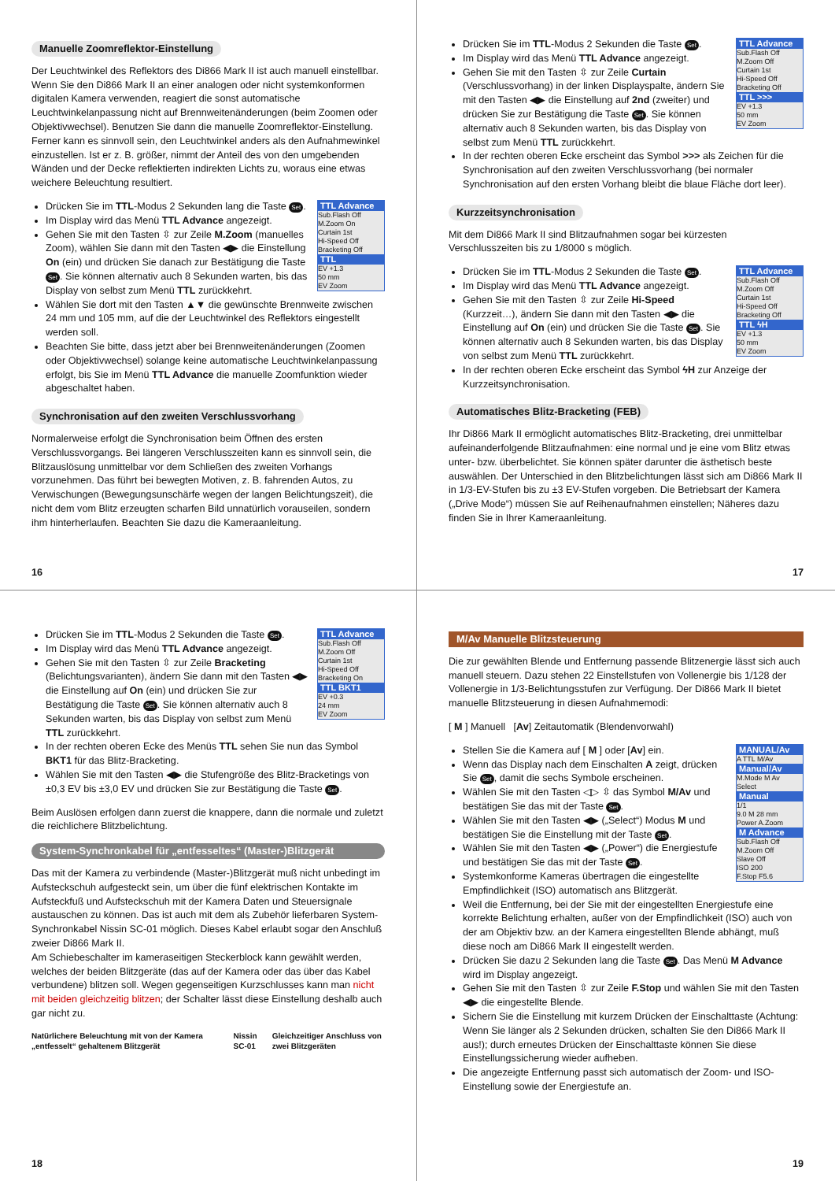Manuelle Zoomreflektor-Einstellung
Der Leuchtwinkel des Reflektors des Di866 Mark II ist auch manuell einstellbar. Wenn Sie den Di866 Mark II an einer analogen oder nicht systemkonformen digitalen Kamera verwenden, reagiert die sonst automatische Leuchtwinkelanpassung nicht auf Brennweitenänderungen (beim Zoomen oder Objektivwechsel). Benutzen Sie dann die manuelle Zoomreflektor-Einstellung. Ferner kann es sinnvoll sein, den Leuchtwinkel anders als den Aufnahmewinkel einzustellen. Ist er z. B. größer, nimmt der Anteil des von den umgebenden Wänden und der Decke reflektierten indirekten Lichts zu, woraus eine etwas weichere Beleuchtung resultiert.
TTL Advance
Sub.Flash Off
M.Zoom On
Curtain 1st
Hi-Speed Off
Bracketing Off
TTL
EV +1.3
50 mm
EV Zoom
Drücken Sie im TTL-Modus 2 Sekunden lang die Taste Set.
Im Display wird das Menü TTL Advance angezeigt.
Gehen Sie mit den Tasten ⇳ zur Zeile M.Zoom (manuelles Zoom), wählen Sie dann mit den Tasten ◀▶ die Einstellung On (ein) und drücken Sie danach zur Bestätigung die Taste Set. Sie können alternativ auch 8 Sekunden warten, bis das Display von selbst zum Menü TTL zurückkehrt.
Wählen Sie dort mit den Tasten ▲▼ die gewünschte Brennweite zwischen 24 mm und 105 mm, auf die der Leuchtwinkel des Reflektors eingestellt werden soll.
Beachten Sie bitte, dass jetzt aber bei Brennweitenänderungen (Zoomen oder Objektivwechsel) solange keine automatische Leuchtwinkelanpassung erfolgt, bis Sie im Menü TTL Advance die manuelle Zoomfunktion wieder abgeschaltet haben.
Synchronisation auf den zweiten Verschlussvorhang
Normalerweise erfolgt die Synchronisation beim Öffnen des ersten Verschlussvorgangs. Bei längeren Verschlusszeiten kann es sinnvoll sein, die Blitzauslösung unmittelbar vor dem Schließen des zweiten Vorhangs vorzunehmen. Das führt bei bewegten Motiven, z. B. fahrenden Autos, zu Verwischungen (Bewegungsunschärfe wegen der langen Belichtungszeit), die nicht dem vom Blitz erzeugten scharfen Bild unnatürlich vorauseilen, sondern ihm hinterherlaufen. Beachten Sie dazu die Kameraanleitung.
16
TTL Advance
Sub.Flash Off
M.Zoom Off
Curtain 1st
Hi-Speed Off
Bracketing Off
TTL >>>
EV +1.3
50 mm
EV Zoom
Drücken Sie im TTL-Modus 2 Sekunden die Taste Set.
Im Display wird das Menü TTL Advance angezeigt.
Gehen Sie mit den Tasten ⇳ zur Zeile Curtain (Verschlussvorhang) in der linken Displayspalte, ändern Sie mit den Tasten ◀▶ die Einstellung auf 2nd (zweiter) und drücken Sie zur Bestätigung die Taste Set. Sie können alternativ auch 8 Sekunden warten, bis das Display von selbst zum Menü TTL zurückkehrt.
In der rechten oberen Ecke erscheint das Symbol >>> als Zeichen für die Synchronisation auf den zweiten Verschlussvorhang (bei normaler Synchronisation auf den ersten Vorhang bleibt die blaue Fläche dort leer).
Kurzzeitsynchronisation
Mit dem Di866 Mark II sind Blitzaufnahmen sogar bei kürzesten Verschlusszeiten bis zu 1/8000 s möglich.
TTL Advance
Sub.Flash Off
M.Zoom Off
Curtain 1st
Hi-Speed Off
Bracketing Off
TTL ϟH
EV +1.3
50 mm
EV Zoom
Drücken Sie im TTL-Modus 2 Sekunden die Taste Set.
Im Display wird das Menü TTL Advance angezeigt.
Gehen Sie mit den Tasten ⇳ zur Zeile Hi-Speed (Kurzzeit…), ändern Sie dann mit den Tasten ◀▶ die Einstellung auf On (ein) und drücken Sie die Taste Set. Sie können alternativ auch 8 Sekunden warten, bis das Display von selbst zum Menü TTL zurückkehrt.
In der rechten oberen Ecke erscheint das Symbol ϟH zur Anzeige der Kurzzeitsynchronisation.
Automatisches Blitz-Bracketing (FEB)
Ihr Di866 Mark II ermöglicht automatisches Blitz-Bracketing, drei unmittelbar aufeinanderfolgende Blitzaufnahmen: eine normal und je eine vom Blitz etwas unter- bzw. überbelichtet. Sie können später darunter die ästhetisch beste auswählen. Der Unterschied in den Blitzbelichtungen lässt sich am Di866 Mark II in 1/3-EV-Stufen bis zu ±3 EV-Stufen vorgeben. Die Betriebsart der Kamera („Drive Mode“) müssen Sie auf Reihenaufnahmen einstellen; Näheres dazu finden Sie in Ihrer Kameraanleitung.
17
TTL Advance
Sub.Flash Off
M.Zoom Off
Curtain 1st
Hi-Speed Off
Bracketing On
TTL BKT1
EV +0.3
24 mm
EV Zoom
Drücken Sie im TTL-Modus 2 Sekunden die Taste Set.
Im Display wird das Menü TTL Advance angezeigt.
Gehen Sie mit den Tasten ⇳ zur Zeile Bracketing (Belichtungsvarianten), ändern Sie dann mit den Tasten ◀▶ die Einstellung auf On (ein) und drücken Sie zur Bestätigung die Taste Set. Sie können alternativ auch 8 Sekunden warten, bis das Display von selbst zum Menü TTL zurückkehrt.
In der rechten oberen Ecke des Menüs TTL sehen Sie nun das Symbol BKT1 für das Blitz-Bracketing.
Wählen Sie mit den Tasten ◀▶ die Stufengröße des Blitz-Bracketings von ±0,3 EV bis ±3,0 EV und drücken Sie zur Bestätigung die Taste Set.
Beim Auslösen erfolgen dann zuerst die knappere, dann die normale und zuletzt die reichlichere Blitzbelichtung.
System-Synchronkabel für „entfesseltes“ (Master-)Blitzgerät
Das mit der Kamera zu verbindende (Master-)Blitzgerät muß nicht unbedingt im Aufsteckschuh aufgesteckt sein, um über die fünf elektrischen Kontakte im Aufsteckfuß und Aufsteckschuh mit der Kamera Daten und Steuersignale austauschen zu können. Das ist auch mit dem als Zubehör lieferbaren System-Synchronkabel Nissin SC-01 möglich. Dieses Kabel erlaubt sogar den Anschluß zweier Di866 Mark II.
Am Schiebeschalter im kameraseitigen Steckerblock kann gewählt werden, welches der beiden Blitzgeräte (das auf der Kamera oder das über das Kabel verbundene) blitzen soll. Wegen gegenseitigen Kurzschlusses kann man nicht mit beiden gleichzeitig blitzen; der Schalter lässt diese Einstellung deshalb auch gar nicht zu.
Natürlichere Beleuchtung mit von der Kamera „entfesselt“ gehaltenem Blitzgerät
Nissin SC-01 Gleichzeitiger Anschluss von zwei Blitzgeräten
18
M/Av Manuelle Blitzsteuerung
Die zur gewählten Blende und Entfernung passende Blitzenergie lässt sich auch manuell steuern. Dazu stehen 22 Einstellstufen von Vollenergie bis 1/128 der Vollenergie in 1/3-Belichtungsstufen zur Verfügung. Der Di866 Mark II bietet manuelle Blitzsteuerung in diesen Aufnahmemodi:
[ M ] Manuell [Av] Zeitautomatik (Blendenvorwahl)
MANUAL/Av
A TTL M/Av
Manual/Av
M.Mode M Av
Select
Manual
1/1
9.0 M 28 mm
Power A.Zoom
M Advance
Sub.Flash Off
M.Zoom Off
Slave Off
ISO 200
F.Stop F5.6
Stellen Sie die Kamera auf [ M ] oder [Av] ein.
Wenn das Display nach dem Einschalten A zeigt, drücken Sie Set, damit die sechs Symbole erscheinen.
Wählen Sie mit den Tasten ◁▷ ⇳ das Symbol M/Av und bestätigen Sie das mit der Taste Set.
Wählen Sie mit den Tasten ◀▶ („Select“) Modus M und bestätigen Sie die Einstellung mit der Taste Set.
Wählen Sie mit den Tasten ◀▶ („Power“) die Energiestufe und bestätigen Sie das mit der Taste Set.
Systemkonforme Kameras übertragen die eingestellte Empfindlichkeit (ISO) automatisch ans Blitzgerät.
Weil die Entfernung, bei der Sie mit der eingestellten Energiestufe eine korrekte Belichtung erhalten, außer von der Empfindlichkeit (ISO) auch von der am Objektiv bzw. an der Kamera eingestellten Blende abhängt, muß diese noch am Di866 Mark II eingestellt werden.
Drücken Sie dazu 2 Sekunden lang die Taste Set. Das Menü M Advance wird im Display angezeigt.
Gehen Sie mit den Tasten ⇳ zur Zeile F.Stop und wählen Sie mit den Tasten ◀▶ die eingestellte Blende.
Sichern Sie die Einstellung mit kurzem Drücken der Einschalttaste (Achtung: Wenn Sie länger als 2 Sekunden drücken, schalten Sie den Di866 Mark II aus!); durch erneutes Drücken der Einschalttaste können Sie diese Einstellungssicherung wieder aufheben.
Die angezeigte Entfernung passt sich automatisch der Zoom- und ISO-Einstellung sowie der Energiestufe an.
19